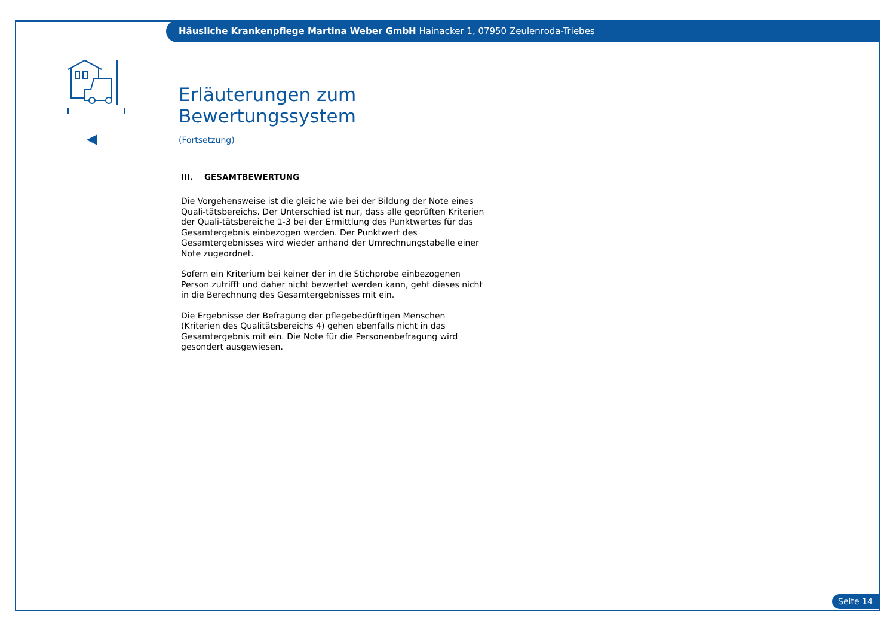Häusliche Krankenpflege Martina Weber GmbH Hainacker 1, 07950 Zeulenroda-Triebes
Erläuterungen zum Bewertungssystem
(Fortsetzung)
III. GESAMTBEWERTUNG
Die Vorgehensweise ist die gleiche wie bei der Bildung der Note eines Quali-tätsbereichs. Der Unterschied ist nur, dass alle geprüften Kriterien der Quali-tätsbereiche 1-3 bei der Ermittlung des Punktwertes für das Gesamtergebnis einbezogen werden. Der Punktwert des Gesamtergebnisses wird wieder anhand der Umrechnungstabelle einer Note zugeordnet.
Sofern ein Kriterium bei keiner der in die Stichprobe einbezogenen Person zutrifft und daher nicht bewertet werden kann, geht dieses nicht in die Berechnung des Gesamtergebnisses mit ein.
Die Ergebnisse der Befragung der pflegebedürftigen Menschen (Kriterien des Qualitätsbereichs 4) gehen ebenfalls nicht in das Gesamtergebnis mit ein. Die Note für die Personenbefragung wird gesondert ausgewiesen.
Seite 14